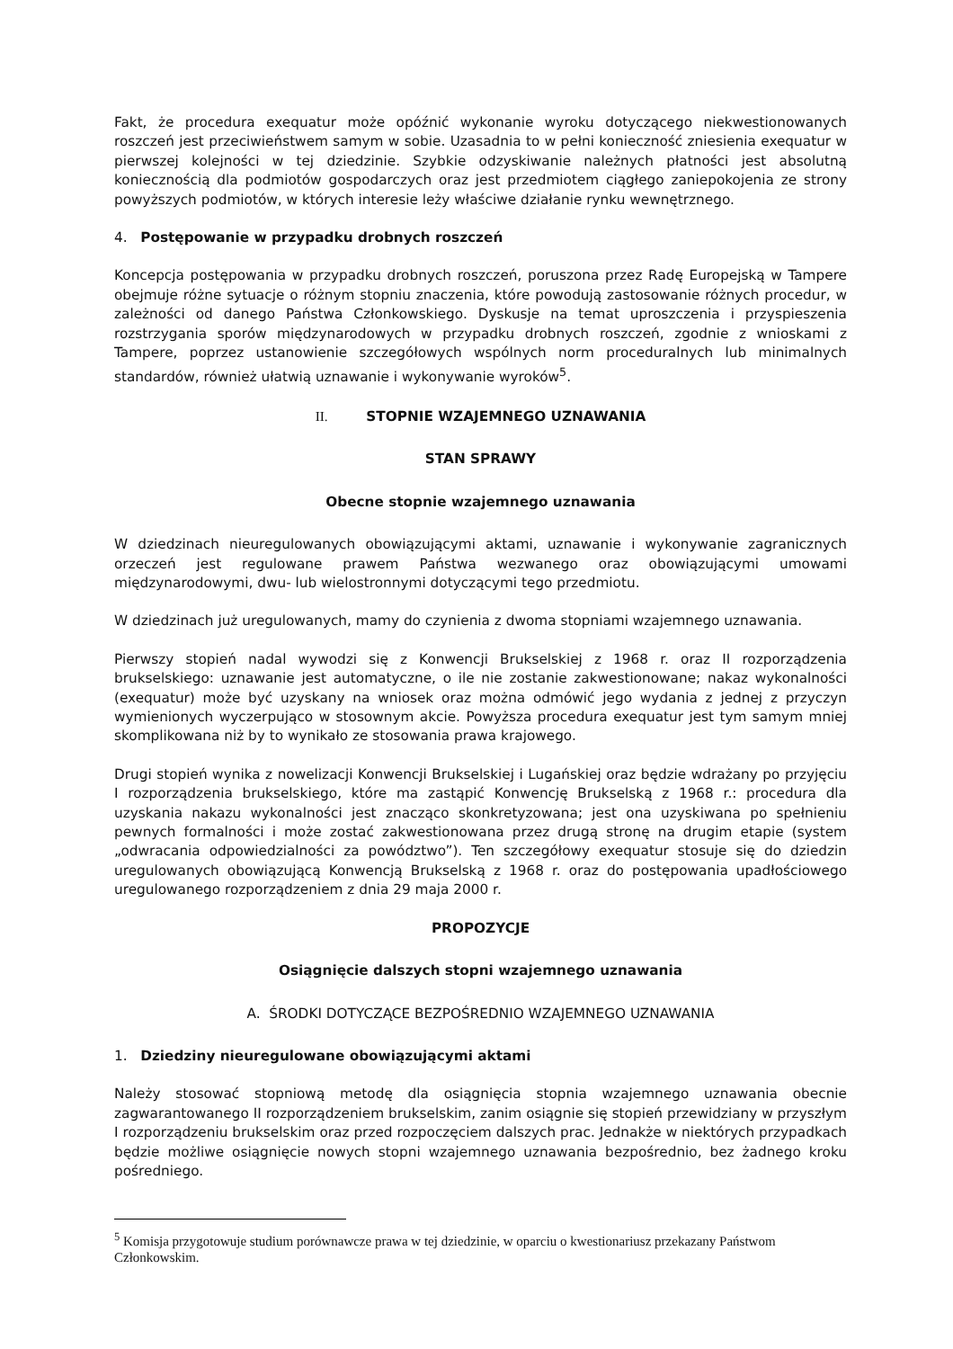Fakt, że procedura exequatur może opóźnić wykonanie wyroku dotyczącego niekwestionowanych roszczeń jest przeciwieństwem samym w sobie. Uzasadnia to w pełni konieczność zniesienia exequatur w pierwszej kolejności w tej dziedzinie. Szybkie odzyskiwanie należnych płatności jest absolutną koniecznością dla podmiotów gospodarczych oraz jest przedmiotem ciągłego zaniepokojenia ze strony powyższych podmiotów, w których interesie leży właściwe działanie rynku wewnętrznego.
4. Postępowanie w przypadku drobnych roszczeń
Koncepcja postępowania w przypadku drobnych roszczeń, poruszona przez Radę Europejską w Tampere obejmuje różne sytuacje o różnym stopniu znaczenia, które powodują zastosowanie różnych procedur, w zależności od danego Państwa Członkowskiego. Dyskusje na temat uproszczenia i przyspieszenia rozstrzygania sporów międzynarodowych w przypadku drobnych roszczeń, zgodnie z wnioskami z Tampere, poprzez ustanowienie szczegółowych wspólnych norm proceduralnych lub minimalnych standardów, również ułatwią uznawanie i wykonywanie wyroków<sup>5</sup>.
II. STOPNIE WZAJEMNEGO UZNAWANIA
STAN SPRAWY
Obecne stopnie wzajemnego uznawania
W dziedzinach nieuregulowanych obowiązującymi aktami, uznawanie i wykonywanie zagranicznych orzeczeń jest regulowane prawem Państwa wezwanego oraz obowiązującymi umowami międzynarodowymi, dwu- lub wielostronnymi dotyczącymi tego przedmiotu.
W dziedzinach już uregulowanych, mamy do czynienia z dwoma stopniami wzajemnego uznawania.
Pierwszy stopień nadal wywodzi się z Konwencji Brukselskiej z 1968 r. oraz II rozporządzenia brukselskiego: uznawanie jest automatyczne, o ile nie zostanie zakwestionowane; nakaz wykonalności (exequatur) może być uzyskany na wniosek oraz można odmówić jego wydania z jednej z przyczyn wymienionych wyczerpująco w stosownym akcie. Powyższa procedura exequatur jest tym samym mniej skomplikowana niż by to wynikało ze stosowania prawa krajowego.
Drugi stopień wynika z nowelizacji Konwencji Brukselskiej i Lugańskiej oraz będzie wdrażany po przyjęciu I rozporządzenia brukselskiego, które ma zastąpić Konwencję Brukselską z 1968 r.: procedura dla uzyskania nakazu wykonalności jest znacząco skonkretyzowana; jest ona uzyskiwana po spełnieniu pewnych formalności i może zostać zakwestionowana przez drugą stronę na drugim etapie (system „odwracania odpowiedzialności za powództwo”). Ten szczegółowy exequatur stosuje się do dziedzin uregulowanych obowiązującą Konwencją Brukselską z 1968 r. oraz do postępowania upadłościowego uregulowanego rozporządzeniem z dnia 29 maja 2000 r.
PROPOZYCJE
Osiągnięcie dalszych stopni wzajemnego uznawania
A. ŚRODKI DOTYCZĄCE BEZPOŚREDNIO WZAJEMNEGO UZNAWANIA
1. Dziedziny nieuregulowane obowiązującymi aktami
Należy stosować stopniową metodę dla osiągnięcia stopnia wzajemnego uznawania obecnie zagwarantowanego II rozporządzeniem brukselskim, zanim osiągnie się stopień przewidziany w przyszłym I rozporządzeniu brukselskim oraz przed rozpoczęciem dalszych prac. Jednakże w niektórych przypadkach będzie możliwe osiągnięcie nowych stopni wzajemnego uznawania bezpośrednio, bez żadnego kroku pośredniego.
<sup>5</sup> Komisja przygotowuje studium porównawcze prawa w tej dziedzinie, w oparciu o kwestionariusz przekazany Państwom Członkowskim.